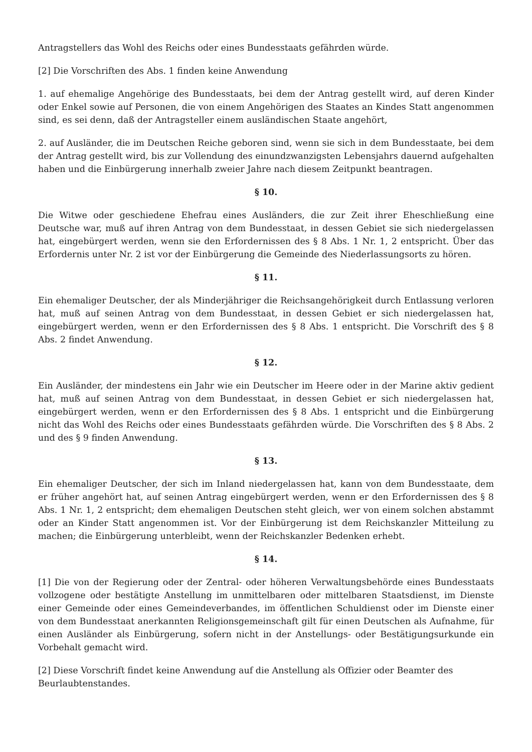Antragstellers das Wohl des Reichs oder eines Bundesstaats gefährden würde.
[2] Die Vorschriften des Abs. 1 finden keine Anwendung
1. auf ehemalige Angehörige des Bundesstaats, bei dem der Antrag gestellt wird, auf deren Kinder oder Enkel sowie auf Personen, die von einem Angehörigen des Staates an Kindes Statt angenommen sind, es sei denn, daß der Antragsteller einem ausländischen Staate angehört,
2. auf Ausländer, die im Deutschen Reiche geboren sind, wenn sie sich in dem Bundesstaate, bei dem der Antrag gestellt wird, bis zur Vollendung des einundzwanzigsten Lebensjahrs dauernd aufgehalten haben und die Einbürgerung innerhalb zweier Jahre nach diesem Zeitpunkt beantragen.
§ 10.
Die Witwe oder geschiedene Ehefrau eines Ausländers, die zur Zeit ihrer Eheschließung eine Deutsche war, muß auf ihren Antrag von dem Bundesstaat, in dessen Gebiet sie sich niedergelassen hat, eingebürgert werden, wenn sie den Erfordernissen des § 8 Abs. 1 Nr. 1, 2 entspricht. Über das Erfordernis unter Nr. 2 ist vor der Einbürgerung die Gemeinde des Niederlassungsorts zu hören.
§ 11.
Ein ehemaliger Deutscher, der als Minderjähriger die Reichsangehörigkeit durch Entlassung verloren hat, muß auf seinen Antrag von dem Bundesstaat, in dessen Gebiet er sich niedergelassen hat, eingebürgert werden, wenn er den Erfordernissen des § 8 Abs. 1 entspricht. Die Vorschrift des § 8 Abs. 2 findet Anwendung.
§ 12.
Ein Ausländer, der mindestens ein Jahr wie ein Deutscher im Heere oder in der Marine aktiv gedient hat, muß auf seinen Antrag von dem Bundesstaat, in dessen Gebiet er sich niedergelassen hat, eingebürgert werden, wenn er den Erfordernissen des § 8 Abs. 1 entspricht und die Einbürgerung nicht das Wohl des Reichs oder eines Bundesstaats gefährden würde. Die Vorschriften des § 8 Abs. 2 und des § 9 finden Anwendung.
§ 13.
Ein ehemaliger Deutscher, der sich im Inland niedergelassen hat, kann von dem Bundesstaate, dem er früher angehört hat, auf seinen Antrag eingebürgert werden, wenn er den Erfordernissen des § 8 Abs. 1 Nr. 1, 2 entspricht; dem ehemaligen Deutschen steht gleich, wer von einem solchen abstammt oder an Kinder Statt angenommen ist. Vor der Einbürgerung ist dem Reichskanzler Mitteilung zu machen; die Einbürgerung unterbleibt, wenn der Reichskanzler Bedenken erhebt.
§ 14.
[1] Die von der Regierung oder der Zentral- oder höheren Verwaltungsbehörde eines Bundesstaats vollzogene oder bestätigte Anstellung im unmittelbaren oder mittelbaren Staatsdienst, im Dienste einer Gemeinde oder eines Gemeindeverbandes, im öffentlichen Schuldienst oder im Dienste einer von dem Bundesstaat anerkannten Religionsgemeinschaft gilt für einen Deutschen als Aufnahme, für einen Ausländer als Einbürgerung, sofern nicht in der Anstellungs- oder Bestätigungsurkunde ein Vorbehalt gemacht wird.
[2] Diese Vorschrift findet keine Anwendung auf die Anstellung als Offizier oder Beamter des Beurlaubtenstandes.